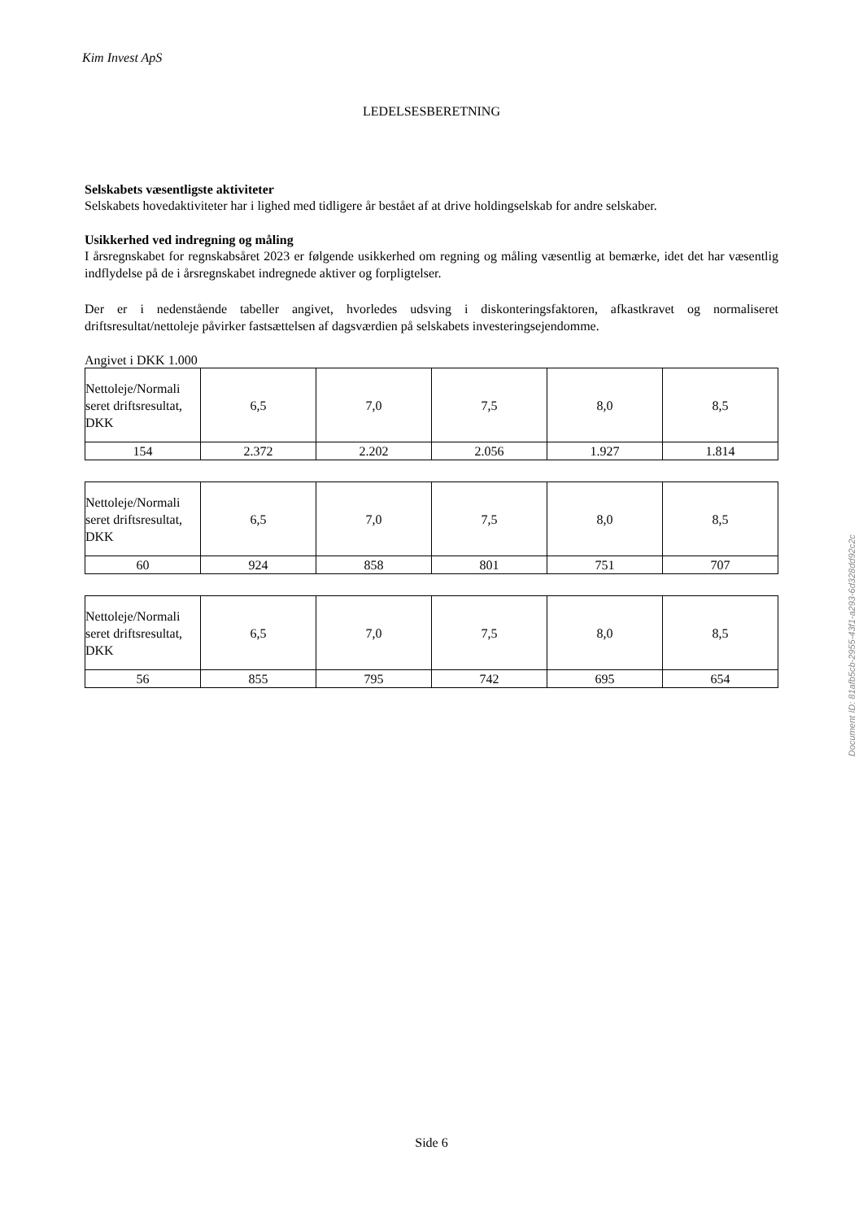Kim Invest ApS
LEDELSESBERETNING
Selskabets væsentligste aktiviteter
Selskabets hovedaktiviteter har i lighed med tidligere år bestået af at drive holdingselskab for andre selskaber.
Usikkerhed ved indregning og måling
I årsregnskabet for regnskabsåret 2023 er følgende usikkerhed om regning og måling væsentlig at bemærke, idet det har væsentlig indflydelse på de i årsregnskabet indregnede aktiver og forpligtelser.
Der er i nedenstående tabeller angivet, hvorledes udsving i diskonteringsfaktoren, afkastkravet og normaliseret driftsresultat/nettoleje påvirker fastsættelsen af dagsværdien på selskabets investeringsejendomme.
Angivet i DKK 1.000
| Nettoleje/Normali seret driftsresultat, DKK | 6,5 | 7,0 | 7,5 | 8,0 | 8,5 |
| 154 | 2.372 | 2.202 | 2.056 | 1.927 | 1.814 |
| Nettoleje/Normali seret driftsresultat, DKK | 6,5 | 7,0 | 7,5 | 8,0 | 8,5 |
| 60 | 924 | 858 | 801 | 751 | 707 |
| Nettoleje/Normali seret driftsresultat, DKK | 6,5 | 7,0 | 7,5 | 8,0 | 8,5 |
| 56 | 855 | 795 | 742 | 695 | 654 |
Document ID: 81afb5cb-2955-43f1-a293-6d328dd92c2c
Side 6